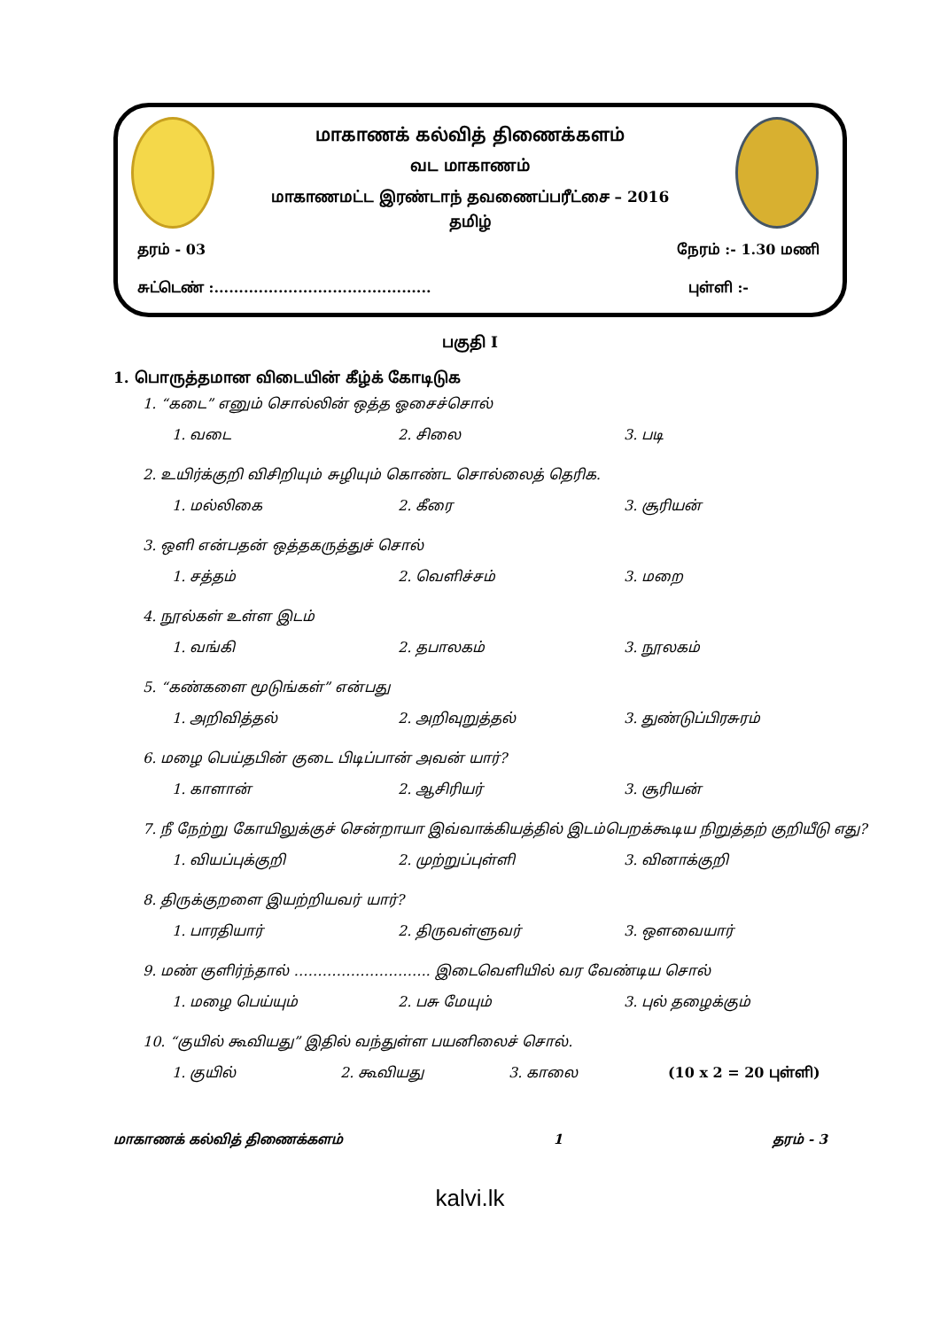மாகாணக் கல்வித் திணைக்களம்
வட மாகாணம்
மாகாணமட்ட இரண்டாந் தவணைப்பரீட்சை – 2016
தமிழ்
தரம் - 03 நேரம் :- 1.30 மணி
சுட்டெண் :............................................ புள்ளி :-
பகுதி I
1. பொருத்தமான விடையின் கீழ்க் கோடிடுக
1. “கடை” எனும் சொல்லின் ஒத்த ஓசைச்சொல்
1. வடை 2. சிலை 3. படி
2. உயிர்க்குறி விசிறியும் சுழியும் கொண்ட சொல்லைத் தெரிக.
1. மல்லிகை 2. கீரை 3. சூரியன்
3. ஒளி என்பதன் ஒத்தகருத்துச் சொல்
1. சத்தம் 2. வெளிச்சம் 3. மறை
4. நூல்கள் உள்ள இடம்
1. வங்கி 2. தபாலகம் 3. நூலகம்
5. “கண்களை மூடுங்கள்” என்பது
1. அறிவித்தல் 2. அறிவுறுத்தல் 3. துண்டுப்பிரசுரம்
6. மழை பெய்தபின் குடை பிடிப்பான் அவன் யார்?
1. காளான் 2. ஆசிரியர் 3. சூரியன்
7. நீ நேற்று கோயிலுக்குச் சென்றாயா இவ்வாக்கியத்தில் இடம்பெறக்கூடிய நிறுத்தற் குறியீடு எது?
1. வியப்புக்குறி 2. முற்றுப்புள்ளி 3. வினாக்குறி
8. திருக்குறளை இயற்றியவர் யார்?
1. பாரதியார் 2. திருவள்ளுவர் 3. ஔவையார்
9. மண் குளிர்ந்தால் ……………………….. இடைவெளியில் வர வேண்டிய சொல்
1. மழை பெய்யும் 2. பசு மேயும் 3. புல் தழைக்கும்
10. “குயில் கூவியது” இதில் வந்துள்ள பயனிலைச் சொல்.
1. குயில் 2. கூவியது 3. காலை (10 x 2 = 20 புள்ளி)
மாகாணக் கல்வித் திணைக்களம் 1 தரம் - 3
kalvi.lk